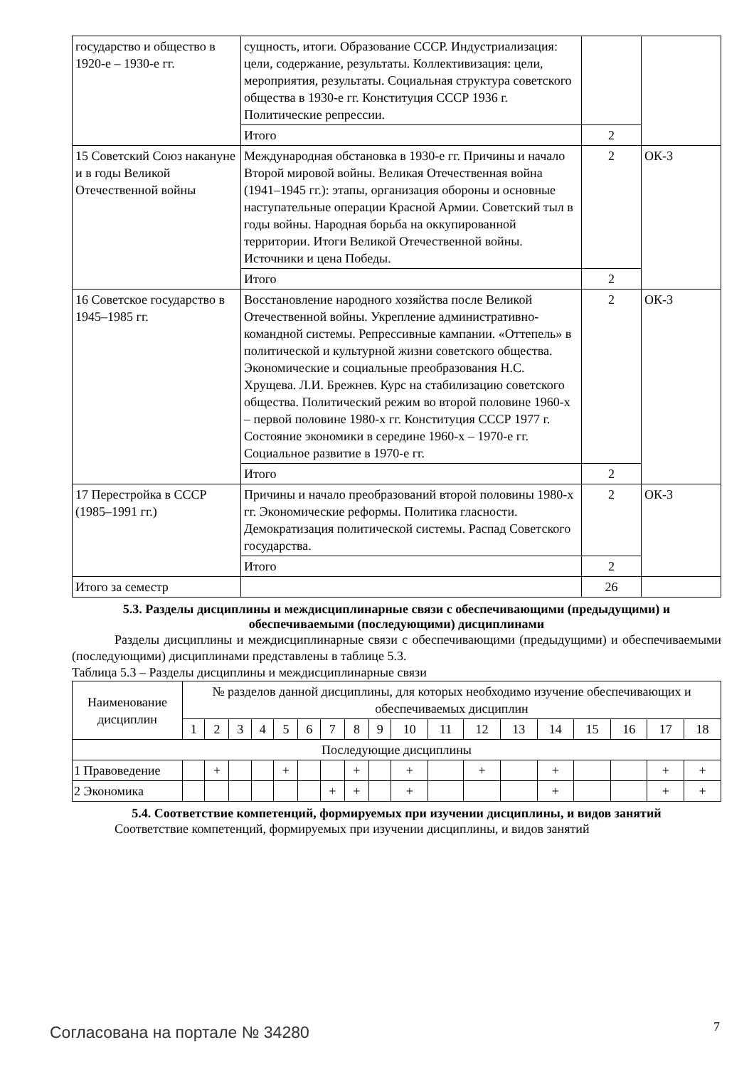| государство и общество в 1920-е – 1930-е гг. | сущность, итоги. Образование СССР. Индустриализация: цели, содержание, результаты. Коллективизация: цели, мероприятия, результаты. Социальная структура советского общества в 1930-е гг. Конституция СССР 1936 г. Политические репрессии. | | |
| | Итого | 2 | |
| 15 Советский Союз накануне и в годы Великой Отечественной войны | Международная обстановка в 1930-е гг. Причины и начало Второй мировой войны. Великая Отечественная война (1941–1945 гг.): этапы, организация обороны и основные наступательные операции Красной Армии. Советский тыл в годы войны. Народная борьба на оккупированной территории. Итоги Великой Отечественной войны. Источники и цена Победы. | 2 | ОК-3 |
| | Итого | 2 | |
| 16 Советское государство в 1945–1985 гг. | Восстановление народного хозяйства после Великой Отечественной войны. Укрепление административно-командной системы. Репрессивные кампании. «Оттепель» в политической и культурной жизни советского общества. Экономические и социальные преобразования Н.С. Хрущева. Л.И. Брежнев. Курс на стабилизацию советского общества. Политический режим во второй половине 1960-х – первой половине 1980-х гг. Конституция СССР 1977 г. Состояние экономики в середине 1960-х – 1970-е гг. Социальное развитие в 1970-е гг. | 2 | ОК-3 |
| | Итого | 2 | |
| 17 Перестройка в СССР (1985–1991 гг.) | Причины и начало преобразований второй половины 1980-х гг. Экономические реформы. Политика гласности. Демократизация политической системы. Распад Советского государства. | 2 | ОК-3 |
| | Итого | 2 | |
| Итого за семестр | | 26 | |
5.3. Разделы дисциплины и междисциплинарные связи с обеспечивающими (предыдущими) и обеспечиваемыми (последующими) дисциплинами
Разделы дисциплины и междисциплинарные связи с обеспечивающими (предыдущими) и обеспечиваемыми (последующими) дисциплинами представлены в таблице 5.3.
Таблица 5.3 – Разделы дисциплины и междисциплинарные связи
| Наименование дисциплин | № разделов данной дисциплины, для которых необходимо изучение обеспечивающих и обеспечиваемых дисциплин | | | | | | | | | | | | | | | | | |
| | 1 | 2 | 3 | 4 | 5 | 6 | 7 | 8 | 9 | 10 | 11 | 12 | 13 | 14 | 15 | 16 | 17 | 18 |
| Последующие дисциплины | | | | | | | | | | | | | | | | | | |
| 1 Правоведение | | + | | | + | | | + | | + | | + | | + | | | + | + |
| 2 Экономика | | | | | | | + | + | | + | | | | + | | | + | + |
5.4. Соответствие компетенций, формируемых при изучении дисциплины, и видов занятий
Соответствие компетенций, формируемых при изучении дисциплины, и видов занятий
Согласована на портале № 34280 7